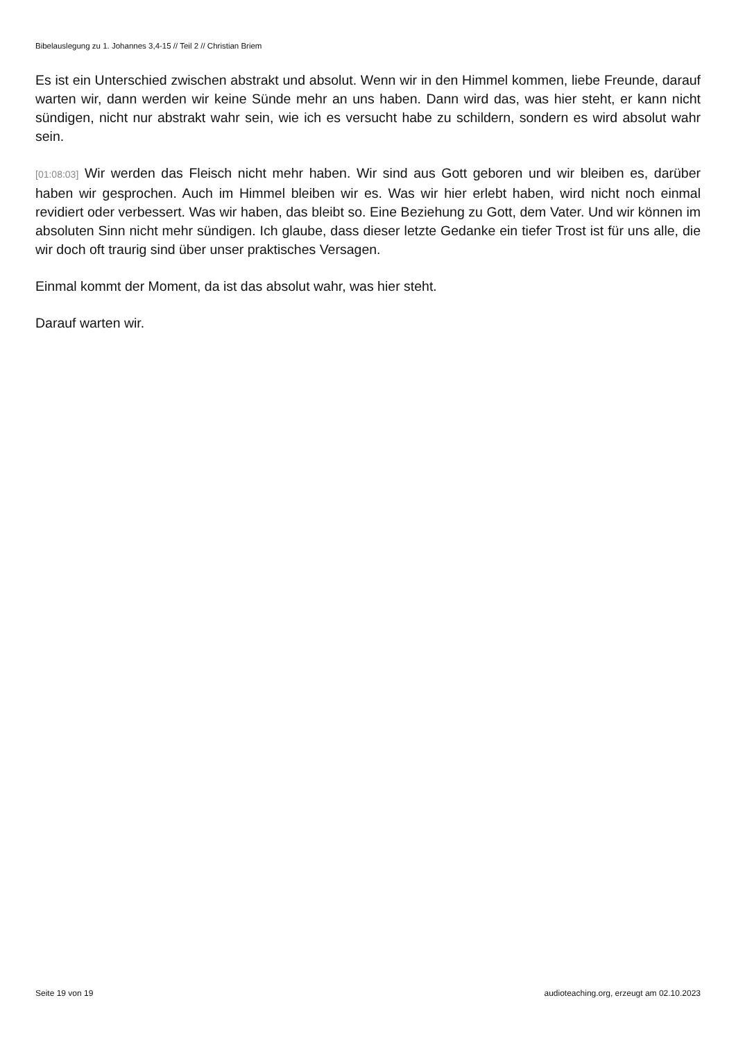Bibelauslegung zu 1. Johannes 3,4-15 // Teil 2 // Christian Briem
Es ist ein Unterschied zwischen abstrakt und absolut. Wenn wir in den Himmel kommen, liebe Freunde, darauf warten wir, dann werden wir keine Sünde mehr an uns haben. Dann wird das, was hier steht, er kann nicht sündigen, nicht nur abstrakt wahr sein, wie ich es versucht habe zu schildern, sondern es wird absolut wahr sein.
[01:08:03] Wir werden das Fleisch nicht mehr haben. Wir sind aus Gott geboren und wir bleiben es, darüber haben wir gesprochen. Auch im Himmel bleiben wir es. Was wir hier erlebt haben, wird nicht noch einmal revidiert oder verbessert. Was wir haben, das bleibt so. Eine Beziehung zu Gott, dem Vater. Und wir können im absoluten Sinn nicht mehr sündigen. Ich glaube, dass dieser letzte Gedanke ein tiefer Trost ist für uns alle, die wir doch oft traurig sind über unser praktisches Versagen.
Einmal kommt der Moment, da ist das absolut wahr, was hier steht.
Darauf warten wir.
Seite 19 von 19 audioteaching.org, erzeugt am 02.10.2023